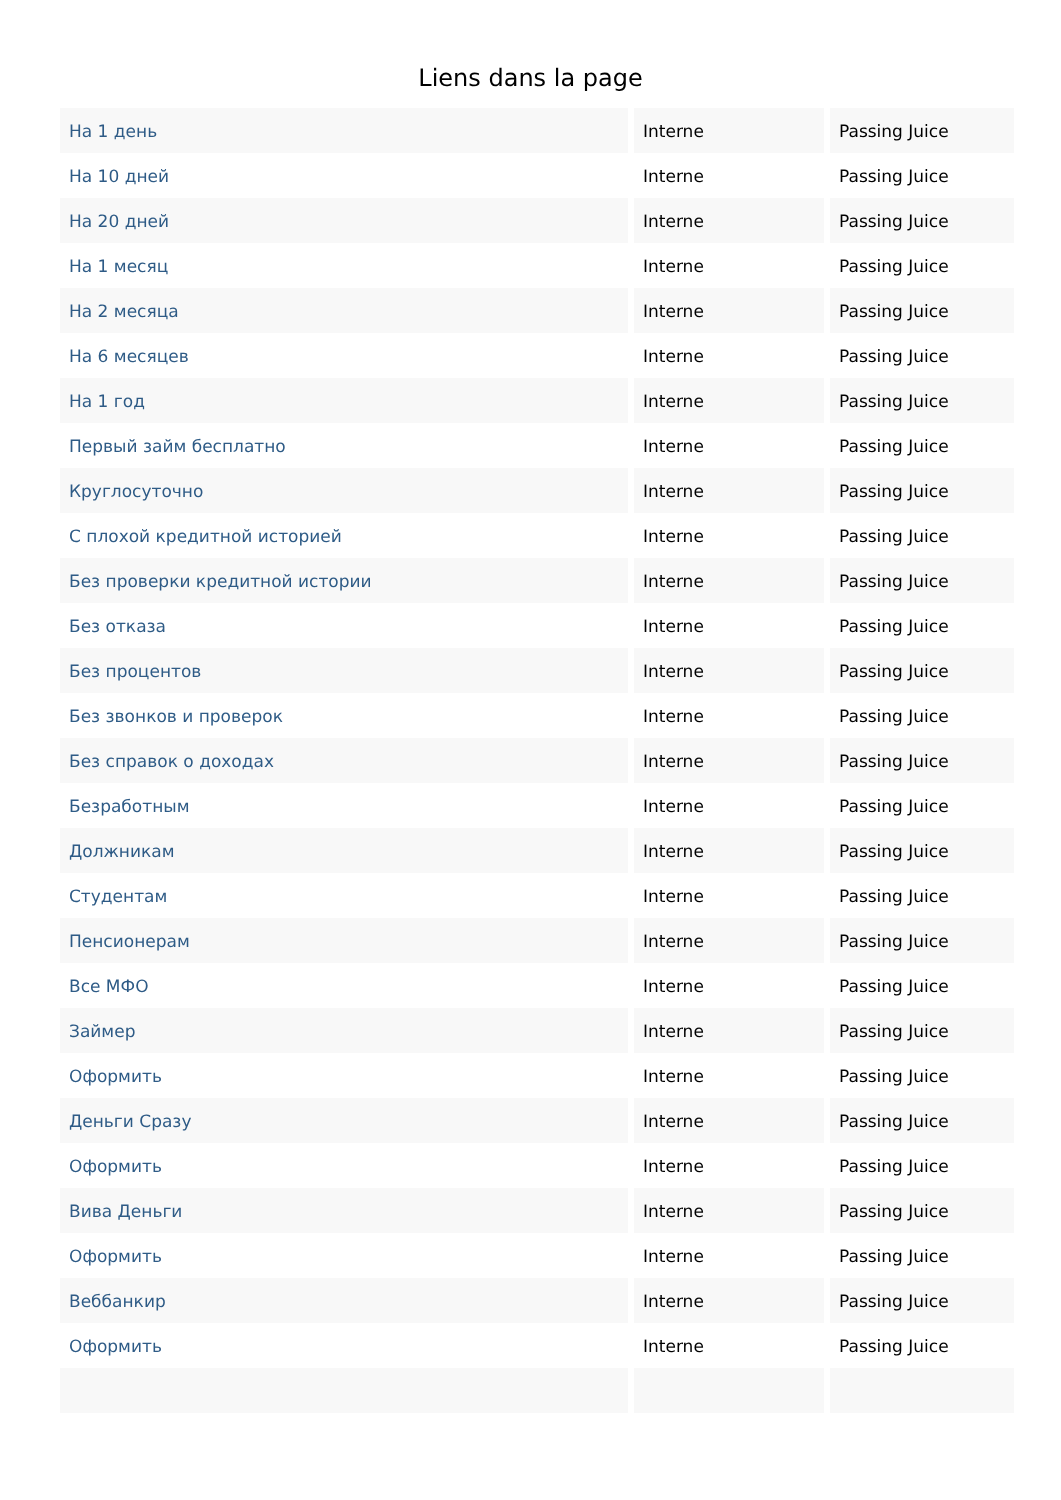Liens dans la page
| На 1 день | Interne | Passing Juice |
| На 10 дней | Interne | Passing Juice |
| На 20 дней | Interne | Passing Juice |
| На 1 месяц | Interne | Passing Juice |
| На 2 месяца | Interne | Passing Juice |
| На 6 месяцев | Interne | Passing Juice |
| На 1 год | Interne | Passing Juice |
| Первый займ бесплатно | Interne | Passing Juice |
| Круглосуточно | Interne | Passing Juice |
| С плохой кредитной историей | Interne | Passing Juice |
| Без проверки кредитной истории | Interne | Passing Juice |
| Без отказа | Interne | Passing Juice |
| Без процентов | Interne | Passing Juice |
| Без звонков и проверок | Interne | Passing Juice |
| Без справок о доходах | Interne | Passing Juice |
| Безработным | Interne | Passing Juice |
| Должникам | Interne | Passing Juice |
| Студентам | Interne | Passing Juice |
| Пенсионерам | Interne | Passing Juice |
| Все МФО | Interne | Passing Juice |
| Займер | Interne | Passing Juice |
| Оформить | Interne | Passing Juice |
| Деньги Сразу | Interne | Passing Juice |
| Оформить | Interne | Passing Juice |
| Вива Деньги | Interne | Passing Juice |
| Оформить | Interne | Passing Juice |
| Веббанкир | Interne | Passing Juice |
| Оформить | Interne | Passing Juice |